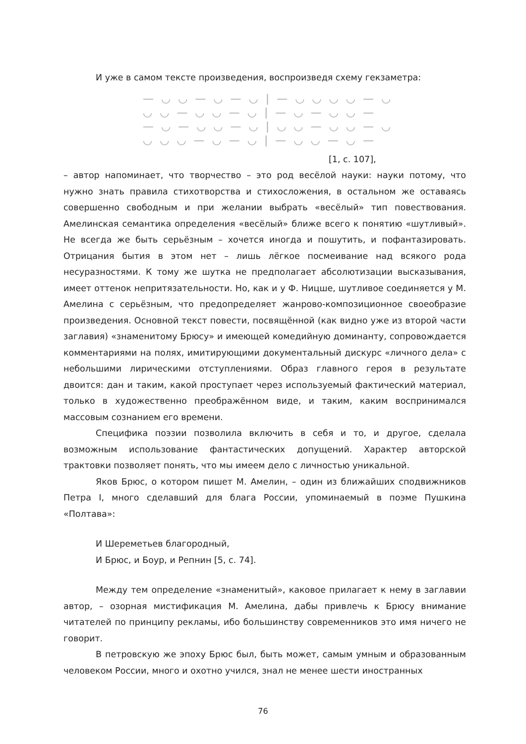И уже в самом тексте произведения, воспроизведя схему гекзаметра:
— ◡ ◡ — ◡ — ◡ | — ◡ ◡ ◡ ◡ — ◡
◡ ◡ — ◡ ◡ — ◡ | — ◡ — ◡ ◡ —
— ◡ — ◡ ◡ — ◡ | ◡ ◡ — ◡ ◡ — ◡
◡ ◡ ◡ — ◡ — ◡ | — ◡ ◡ — ◡ —
[1, с. 107],
– автор напоминает, что творчество – это род весёлой науки: науки потому, что нужно знать правила стихотворства и стихосложения, в остальном же оставаясь совершенно свободным и при желании выбрать «весёлый» тип повествования. Амелинская семантика определения «весёлый» ближе всего к понятию «шутливый». Не всегда же быть серьёзным – хочется иногда и пошутить, и пофантазировать. Отрицания бытия в этом нет – лишь лёгкое посмеивание над всякого рода несуразностями. К тому же шутка не предполагает абсолютизации высказывания, имеет оттенок непритязательности. Но, как и у Ф. Ницше, шутливое соединяется у М. Амелина с серьёзным, что предопределяет жанрово-композиционное своеобразие произведения. Основной текст повести, посвящённой (как видно уже из второй части заглавия) «знаменитому Брюсу» и имеющей комедийную доминанту, сопровождается комментариями на полях, имитирующими документальный дискурс «личного дела» с небольшими лирическими отступлениями. Образ главного героя в результате двоится: дан и таким, какой проступает через используемый фактический материал, только в художественно преображённом виде, и таким, каким воспринимался массовым сознанием его времени.
Специфика поэзии позволила включить в себя и то, и другое, сделала возможным использование фантастических допущений. Характер авторской трактовки позволяет понять, что мы имеем дело с личностью уникальной.
Яков Брюс, о котором пишет М. Амелин, – один из ближайших сподвижников Петра I, много сделавший для блага России, упоминаемый в поэме Пушкина «Полтава»:
И Шереметьев благородный,
И Брюс, и Боур, и Репнин [5, с. 74].
Между тем определение «знаменитый», каковое прилагает к нему в заглавии автор, – озорная мистификация М. Амелина, дабы привлечь к Брюсу внимание читателей по принципу рекламы, ибо большинству современников это имя ничего не говорит.
В петровскую же эпоху Брюс был, быть может, самым умным и образованным человеком России, много и охотно учился, знал не менее шести иностранных
76